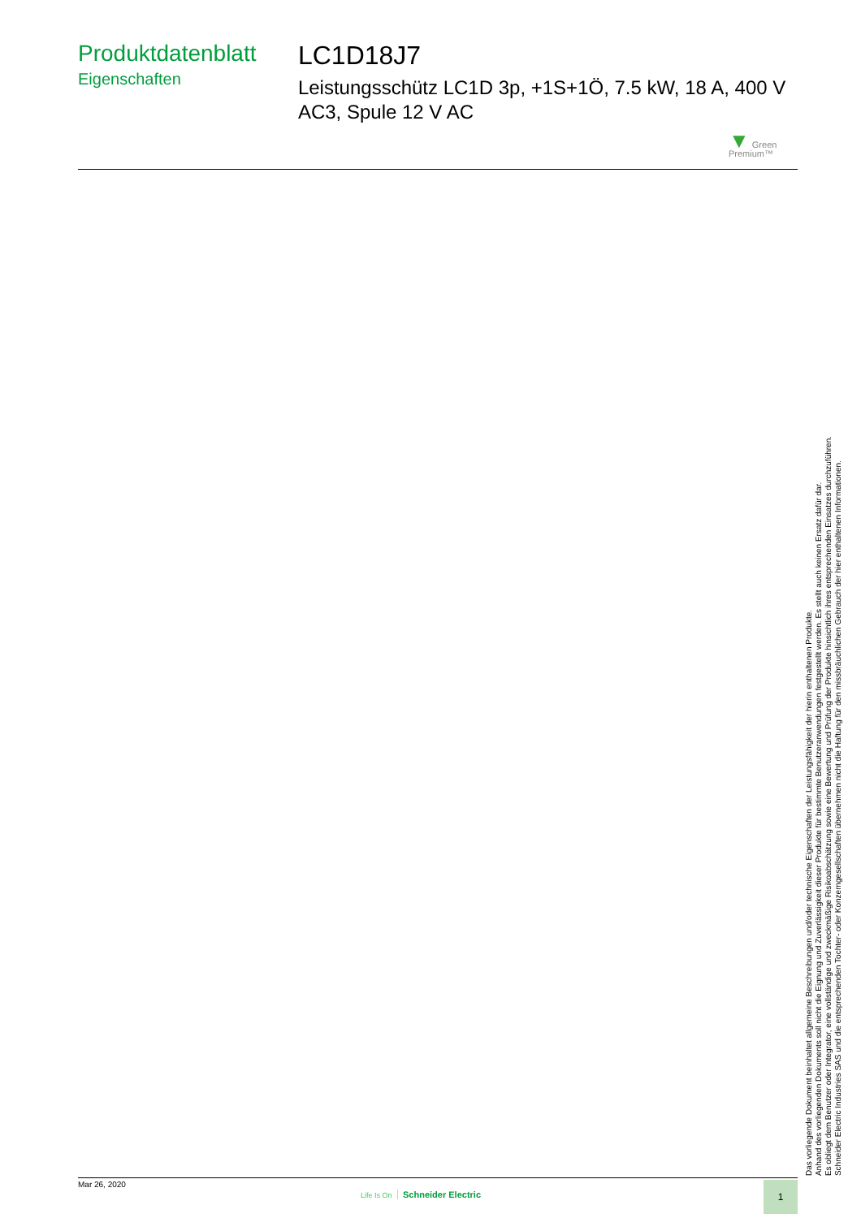Produktdatenblatt
Eigenschaften
LC1D18J7
Leistungsschütz LC1D 3p, +1S+1Ö, 7.5 kW, 18 A, 400 V AC3, Spule 12 V AC
▼ Green
Premium™
Das vorliegende Dokument beinhaltet allgemeine Beschreibungen und/oder technische Eigenschaften der Leistungsfähigkeit der hierin enthaltenen Produkte.
Anhand des vorliegenden Dokuments soll nicht die Eignung und Zuverlässigkeit dieser Produkte für bestimmte Benutzeranwendungen festgestellt werden. Es stellt auch keinen Ersatz dafür dar.
Es obliegt dem Benutzer oder Integrator, eine vollständige und zweckmäßige Risikoabschätzung sowie eine Bewertung und Prüfung der Produkte hinsichtlich ihres entsprechenden Einsatzes durchzuführen.
Schneider Electric Industries SAS und die entsprechenden Tochter- oder Konzerngesellschaften übernehmen nicht die Haftung für den missbräuchlichen Gebrauch der hier enthaltenen Informationen.
Mar 26, 2020
Life Is On Schneider Electric
1